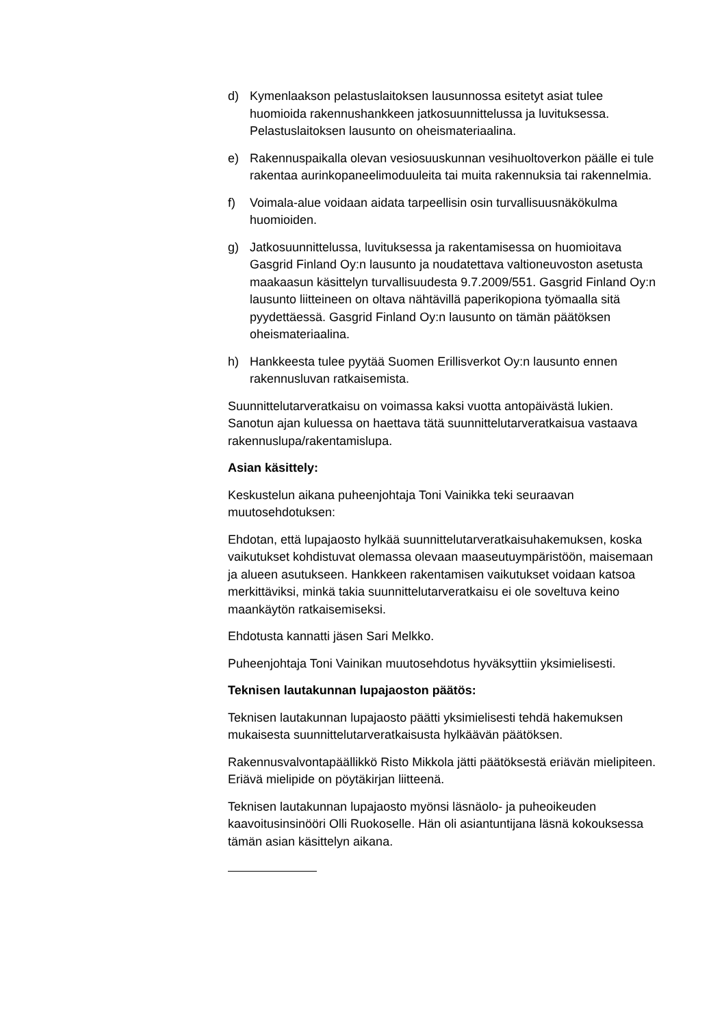d) Kymenlaakson pelastuslaitoksen lausunnossa esitetyt asiat tulee huomioida rakennushankkeen jatkosuunnittelussa ja luvituksessa. Pelastuslaitoksen lausunto on oheismateriaalina.
e) Rakennuspaikalla olevan vesiosuuskunnan vesihuoltoverkon päälle ei tule rakentaa aurinkopaneelimoduuleita tai muita rakennuksia tai rakennelmia.
f) Voimala-alue voidaan aidata tarpeellisin osin turvallisuusnäkökulma huomioiden.
g) Jatkosuunnittelussa, luvituksessa ja rakentamisessa on huomioitava Gasgrid Finland Oy:n lausunto ja noudatettava valtioneuvoston asetusta maakaasun käsittelyn turvallisuudesta 9.7.2009/551. Gasgrid Finland Oy:n lausunto liitteineen on oltava nähtävillä paperikopiona työmaalla sitä pyydettäessä. Gasgrid Finland Oy:n lausunto on tämän päätöksen oheismateriaalina.
h) Hankkeesta tulee pyytää Suomen Erillisverkot Oy:n lausunto ennen rakennusluvan ratkaisemista.
Suunnittelutarveratkaisu on voimassa kaksi vuotta antopäivästä lukien. Sanotun ajan kuluessa on haettava tätä suunnittelutarveratkaisua vastaava rakennuslupa/rakentamislupa.
Asian käsittely:
Keskustelun aikana puheenjohtaja Toni Vainikka teki seuraavan muutosehdotuksen:
Ehdotan, että lupajaosto hylkää suunnittelutarveratkaisuhakemuksen, koska vaikutukset kohdistuvat olemassa olevaan maaseutuympäristöön, maisemaan ja alueen asutukseen. Hankkeen rakentamisen vaikutukset voidaan katsoa merkittäviksi, minkä takia suunnittelutarveratkaisu ei ole soveltuva keino maankäytön ratkaisemiseksi.
Ehdotusta kannatti jäsen Sari Melkko.
Puheenjohtaja Toni Vainikan muutosehdotus hyväksyttiin yksimielisesti.
Teknisen lautakunnan lupajaoston päätös:
Teknisen lautakunnan lupajaosto päätti yksimielisesti tehdä hakemuksen mukaisesta suunnittelutarveratkaisusta hylkäävän päätöksen.
Rakennusvalvontapäällikkö Risto Mikkola jätti päätöksestä eriävän mielipiteen. Eriävä mielipide on pöytäkirjan liitteenä.
Teknisen lautakunnan lupajaosto myönsi läsnäolo- ja puheoikeuden kaavoitusinsinööri Olli Ruokoselle. Hän oli asiantuntijana läsnä kokouksessa tämän asian käsittelyn aikana.